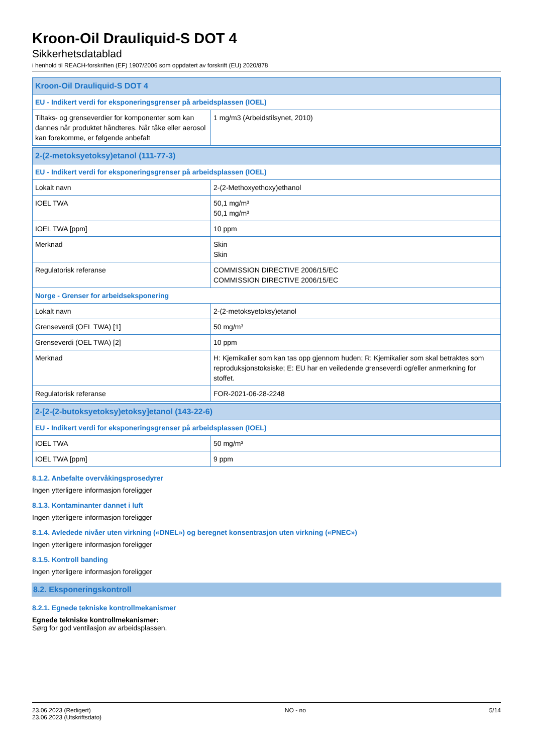Kroon-Oil Drauliquid-S DOT 4
Sikkerhetsdatablad
i henhold til REACH-forskriften (EF) 1907/2006 som oppdatert av forskrift (EU) 2020/878
| Kroon-Oil Drauliquid-S DOT 4 | |
| EU - Indikert verdi for eksponeringsgrenser på arbeidsplassen (IOEL) | |
| Tiltaks- og grenseverdier for komponenter som kan dannes når produktet håndteres. Når tåke eller aerosol kan forekomme, er følgende anbefalt | 1 mg/m3 (Arbeidstilsynet, 2010) |
| 2-(2-metoksyetoksy)etanol (111-77-3) | |
| EU - Indikert verdi for eksponeringsgrenser på arbeidsplassen (IOEL) | |
| Lokalt navn | 2-(2-Methoxyethoxy)ethanol |
| IOEL TWA | 50,1 mg/m³ 50,1 mg/m³ |
| IOEL TWA [ppm] | 10 ppm |
| Merknad | Skin Skin |
| Regulatorisk referanse | COMMISSION DIRECTIVE 2006/15/EC COMMISSION DIRECTIVE 2006/15/EC |
| Norge - Grenser for arbeidseksponering | |
| Lokalt navn | 2-(2-metoksyetoksy)etanol |
| Grenseverdi (OEL TWA) [1] | 50 mg/m³ |
| Grenseverdi (OEL TWA) [2] | 10 ppm |
| Merknad | H: Kjemikalier som kan tas opp gjennom huden; R: Kjemikalier som skal betraktes som reproduksjonstoksiske; E: EU har en veiledende grenseverdi og/eller anmerkning for stoffet. |
| Regulatorisk referanse | FOR-2021-06-28-2248 |
| 2-[2-(2-butoksyetoksy)etoksy]etanol (143-22-6) | |
| EU - Indikert verdi for eksponeringsgrenser på arbeidsplassen (IOEL) | |
| IOEL TWA | 50 mg/m³ |
| IOEL TWA [ppm] | 9 ppm |
8.1.2. Anbefalte overvåkingsprosedyrer
Ingen ytterligere informasjon foreligger
8.1.3. Kontaminanter dannet i luft
Ingen ytterligere informasjon foreligger
8.1.4. Avledede nivåer uten virkning («DNEL») og beregnet konsentrasjon uten virkning («PNEC»)
Ingen ytterligere informasjon foreligger
8.1.5. Kontroll banding
Ingen ytterligere informasjon foreligger
8.2. Eksponeringskontroll
8.2.1. Egnede tekniske kontrollmekanismer
Egnede tekniske kontrollmekanismer:
Sørg for god ventilasjon av arbeidsplassen.
23.06.2023 (Redigert)
23.06.2023 (Utskriftsdato)
NO - no 5/14